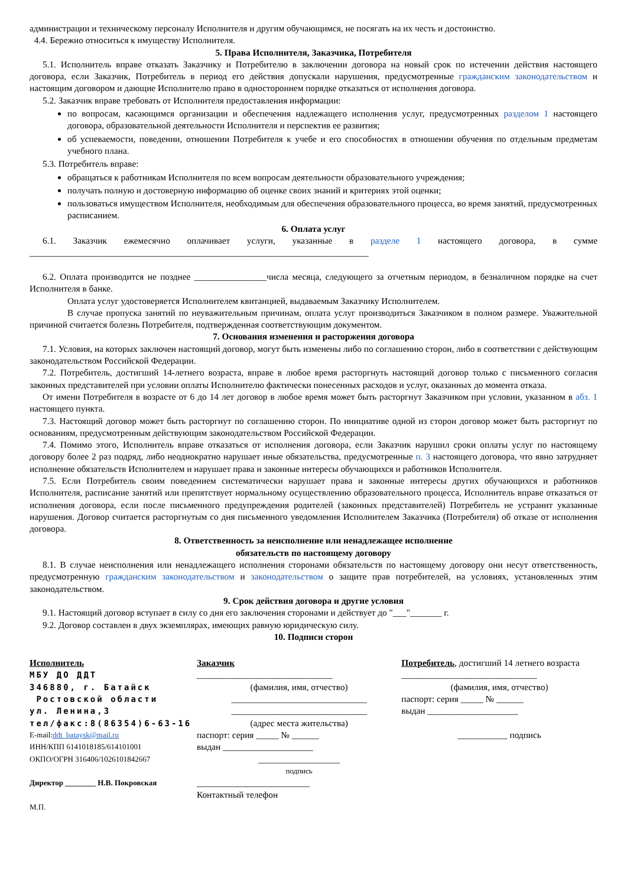администрации и техническому персоналу Исполнителя и другим обучающимся, не посягать на их честь и достоинство.
4.4. Бережно относиться к имуществу Исполнителя.
5. Права Исполнителя, Заказчика, Потребителя
5.1. Исполнитель вправе отказать Заказчику и Потребителю в заключении договора на новый срок по истечении действия настоящего договора, если Заказчик, Потребитель в период его действия допускали нарушения, предусмотренные гражданским законодательством и настоящим договором и дающие Исполнителю право в одностороннем порядке отказаться от исполнения договора.
5.2. Заказчик вправе требовать от Исполнителя предоставления информации:
по вопросам, касающимся организации и обеспечения надлежащего исполнения услуг, предусмотренных разделом 1 настоящего договора, образовательной деятельности Исполнителя и перспектив ее развития;
об успеваемости, поведении, отношении Потребителя к учебе и его способностях в отношении обучения по отдельным предметам учебного плана.
5.3. Потребитель вправе:
обращаться к работникам Исполнителя по всем вопросам деятельности образовательного учреждения;
получать полную и достоверную информацию об оценке своих знаний и критериях этой оценки;
пользоваться имуществом Исполнителя, необходимым для обеспечения образовательного процесса, во время занятий, предусмотренных расписанием.
6. Оплата услуг
6.1. Заказчик ежемесячно оплачивает услуги, указанные в разделе 1 настоящего договора, в сумме ___________________________________________________________________________
6.2. Оплата производится не позднее ________________числа месяца, следующего за отчетным периодом, в безналичном порядке на счет Исполнителя в банке.
Оплата услуг удостоверяется Исполнителем квитанцией, выдаваемым Заказчику Исполнителем.
В случае пропуска занятий по неуважительным причинам, оплата услуг производиться Заказчиком в полном размере. Уважительной причиной считается болезнь Потребителя, подтвержденная соответствующим документом.
7. Основания изменения и расторжения договора
7.1. Условия, на которых заключен настоящий договор, могут быть изменены либо по соглашению сторон, либо в соответствии с действующим законодательством Российской Федерации.
7.2. Потребитель, достигший 14-летнего возраста, вправе в любое время расторгнуть настоящий договор только с письменного согласия законных представителей при условии оплаты Исполнителю фактически понесенных расходов и услуг, оказанных до момента отказа.
От имени Потребителя в возрасте от 6 до 14 лет договор в любое время может быть расторгнут Заказчиком при условии, указанном в абз. 1 настоящего пункта.
7.3. Настоящий договор может быть расторгнут по соглашению сторон. По инициативе одной из сторон договор может быть расторгнут по основаниям, предусмотренным действующим законодательством Российской Федерации.
7.4. Помимо этого, Исполнитель вправе отказаться от исполнения договора, если Заказчик нарушил сроки оплаты услуг по настоящему договору более 2 раз подряд, либо неоднократно нарушает иные обязательства, предусмотренные п. 3 настоящего договора, что явно затрудняет исполнение обязательств Исполнителем и нарушает права и законные интересы обучающихся и работников Исполнителя.
7.5. Если Потребитель своим поведением систематически нарушает права и законные интересы других обучающихся и работников Исполнителя, расписание занятий или препятствует нормальному осуществлению образовательного процесса, Исполнитель вправе отказаться от исполнения договора, если после письменного предупреждения родителей (законных представителей) Потребитель не устранит указанные нарушения. Договор считается расторгнутым со дня письменного уведомления Исполнителем Заказчика (Потребителя) об отказе от исполнения договора.
8. Ответственность за неисполнение или ненадлежащее исполнение
обязательств по настоящему договору
8.1. В случае неисполнения или ненадлежащего исполнения сторонами обязательств по настоящему договору они несут ответственность, предусмотренную гражданским законодательством и законодательством о защите прав потребителей, на условиях, установленных этим законодательством.
9. Срок действия договора и другие условия
9.1. Настоящий договор вступает в силу со дня его заключения сторонами и действует до "___"_______ г.
9.2. Договор составлен в двух экземплярах, имеющих равную юридическую силу.
10. Подписи сторон
Исполнитель
МБУ ДО ДДТ
346880, г. Батайск
Ростовской области
ул. Ленина,3
тел/факс:8(86354)6-63-16
E-mail:ddt_bataysk@mail.ru
ИНН/КПП 6141018185/614101001
ОКПО/ОГРН 316406/1026101842667
Директор ________ Н.В. Покровская
М.П.
Заказчик
______________________________
(фамилия, имя, отчество)
______________________________
______________________________
(адрес места жительства)
паспорт: серия _____ № ______
выдан ____________________
__________________
подпись
_________________________
Контактный телефон
Потребитель, достигший 14 летнего возраста
______________________________
(фамилия, имя, отчество)
паспорт: серия _____ № ______
выдан ____________________
___________ подпись